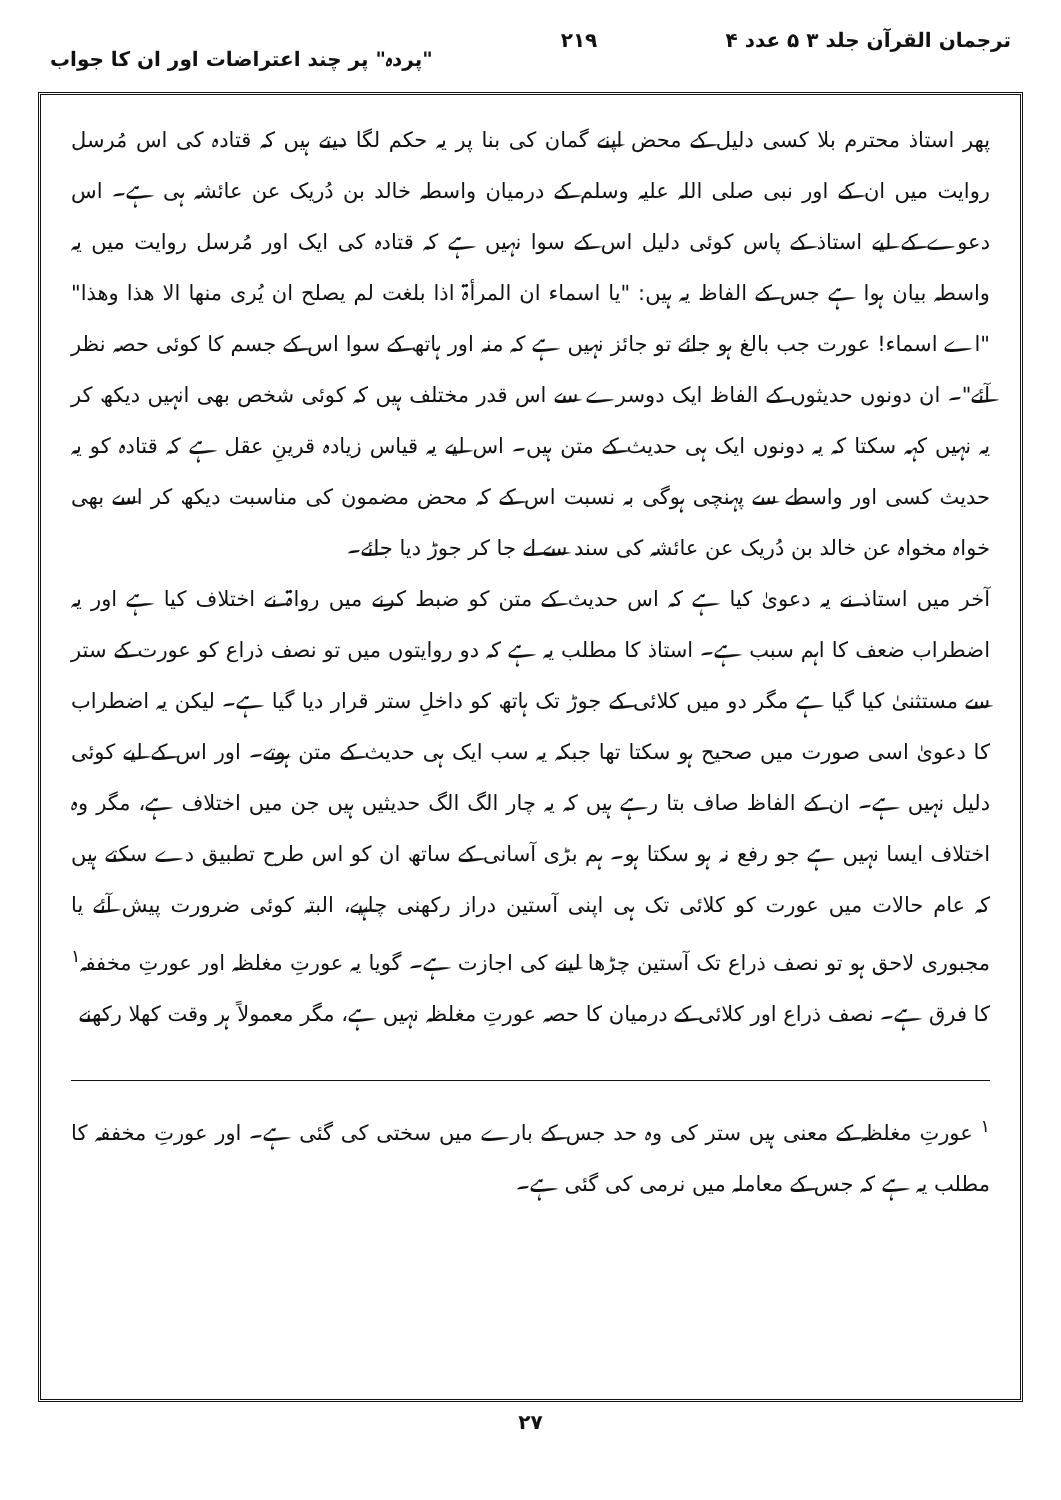ترجمان القرآن جلد ۳ ۵ عدد ۴ ۲۱۹ "پردہ" پر چند اعتراضات اور ان کا جواب
پھر استاذ محترم بلا کسی دلیل کے محض اپنے گمان کی بنا پر یہ حکم لگا دیتے ہیں کہ قتادہ کی اس مُرسل روایت میں ان کے اور نبی صلی اللہ علیہ وسلم کے درمیان واسطہ خالد بن دُریک عن عائشہ ہی ہے۔ اس دعوے کے لیے استاذ کے پاس کوئی دلیل اس کے سوا نہیں ہے کہ قتادہ کی ایک اور مُرسل روایت میں یہ واسطہ بیان ہوا ہے جس کے الفاظ یہ ہیں: "یا اسماء ان المرأۃ اذا بلغت لم یصلح ان یُری منھا الا ھذا وھذا" "اے اسماء! عورت جب بالغ ہو جائے تو جائز نہیں ہے کہ منہ اور ہاتھ کے سوا اس کے جسم کا کوئی حصہ نظر آئے"۔ ان دونوں حدیثوں کے الفاظ ایک دوسرے سے اس قدر مختلف ہیں کہ کوئی شخص بھی انہیں دیکھ کر یہ نہیں کہہ سکتا کہ یہ دونوں ایک ہی حدیث کے متن ہیں۔ اس لیے یہ قیاس زیادہ قرینِ عقل ہے کہ قتادہ کو یہ حدیث کسی اور واسطے سے پہنچی ہوگی بہ نسبت اس کے کہ محض مضمون کی مناسبت دیکھ کر اسے بھی خواہ مخواہ عن خالد بن دُریک عن عائشہ کی سند سے لے جا کر جوڑ دیا جائے۔
آخر میں استاذ نے یہ دعویٰ کیا ہے کہ اس حدیث کے متن کو ضبط کرنے میں رواۃ نے اختلاف کیا ہے اور یہ اضطراب ضعف کا اہم سبب ہے۔ استاذ کا مطلب یہ ہے کہ دو روایتوں میں تو نصف ذراع کو عورت کے ستر سے مستثنیٰ کیا گیا ہے مگر دو میں کلائی کے جوڑ تک ہاتھ کو داخلِ ستر قرار دیا گیا ہے۔ لیکن یہ اضطراب کا دعویٰ اسی صورت میں صحیح ہو سکتا تھا جبکہ یہ سب ایک ہی حدیث کے متن ہوتے۔ اور اس کے لیے کوئی دلیل نہیں ہے۔ ان کے الفاظ صاف بتا رہے ہیں کہ یہ چار الگ الگ حدیثیں ہیں جن میں اختلاف ہے، مگر وہ اختلاف ایسا نہیں ہے جو رفع نہ ہو سکتا ہو۔ ہم بڑی آسانی کے ساتھ ان کو اس طرح تطبیق دے سکتے ہیں کہ عام حالات میں عورت کو کلائی تک ہی اپنی آستین دراز رکھنی چاہیے، البتہ کوئی ضرورت پیش آئے یا مجبوری لاحق ہو تو نصف ذراع تک آستین چڑھا لینے کی اجازت ہے۔ گویا یہ عورتِ مغلظہ اور عورتِ مخففہ<sup>۱</sup> کا فرق ہے۔ نصف ذراع اور کلائی کے درمیان کا حصہ عورتِ مغلظہ نہیں ہے، مگر معمولاً ہر وقت کھلا رکھنے
<sup>۱</sup> عورتِ مغلظہ کے معنی ہیں ستر کی وہ حد جس کے بارے میں سختی کی گئی ہے۔ اور عورتِ مخففہ کا مطلب یہ ہے کہ جس کے معاملہ میں نرمی کی گئی ہے۔
۲۷